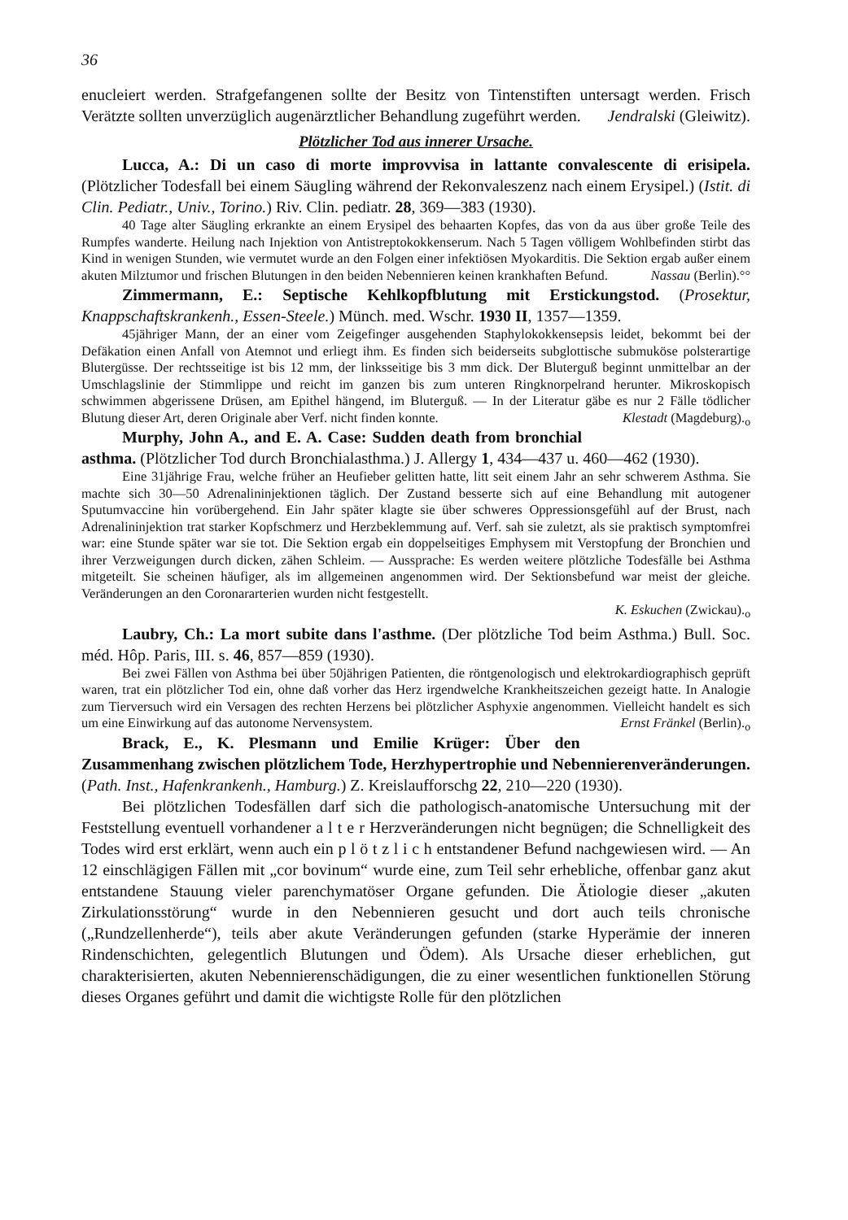36
enucleiert werden. Strafgefangenen sollte der Besitz von Tintenstiften untersagt werden. Frisch Verätzte sollten unverzüglich augenärztlicher Behandlung zugeführt werden. Jendralski (Gleiwitz).
Plötzlicher Tod aus innerer Ursache.
Lucca, A.: Di un caso di morte improvvisa in lattante convalescente di erisipela. (Plötzlicher Todesfall bei einem Säugling während der Rekonvaleszenz nach einem Erysipel.) (Istit. di Clin. Pediatr., Univ., Torino.) Riv. Clin. pediatr. 28, 369—383 (1930).
40 Tage alter Säugling erkrankte an einem Erysipel des behaarten Kopfes, das von da aus über große Teile des Rumpfes wanderte. Heilung nach Injektion von Antistreptokokkenserum. Nach 5 Tagen völligem Wohlbefinden stirbt das Kind in wenigen Stunden, wie vermutet wurde an den Folgen einer infektiösen Myokarditis. Die Sektion ergab außer einem akuten Milztumor und frischen Blutungen in den beiden Nebennieren keinen krankhaften Befund. Nassau (Berlin).°°
Zimmermann, E.: Septische Kehlkopfblutung mit Erstickungstod. (Prosektur, Knappschaftskrankenh., Essen-Steele.) Münch. med. Wschr. 1930 II, 1357—1359.
45jähriger Mann, der an einer vom Zeigefinger ausgehenden Staphylokokkensepsis leidet, bekommt bei der Defäkation einen Anfall von Atemnot und erliegt ihm. Es finden sich beiderseits subglottische submuköse polsterartige Blutergüsse. Der rechtsseitige ist bis 12 mm, der linksseitige bis 3 mm dick. Der Bluterguß beginnt unmittelbar an der Umschlagslinie der Stimmlippe und reicht im ganzen bis zum unteren Ringknorpelrand herunter. Mikroskopisch schwimmen abgerissene Drüsen, am Epithel hängend, im Bluterguß. — In der Literatur gäbe es nur 2 Fälle tödlicher Blutung dieser Art, deren Originale aber Verf. nicht finden konnte. Klestadt (Magdeburg).<sub>o</sub>
Murphy, John A., and E. A. Case: Sudden death from bronchial asthma. (Plötzlicher Tod durch Bronchialasthma.) J. Allergy 1, 434—437 u. 460—462 (1930).
Eine 31jährige Frau, welche früher an Heufieber gelitten hatte, litt seit einem Jahr an sehr schwerem Asthma. Sie machte sich 30—50 Adrenalininjektionen täglich. Der Zustand besserte sich auf eine Behandlung mit autogener Sputumvaccine hin vorübergehend. Ein Jahr später klagte sie über schweres Oppressionsgefühl auf der Brust, nach Adrenalininjektion trat starker Kopfschmerz und Herzbeklemmung auf. Verf. sah sie zuletzt, als sie praktisch symptomfrei war: eine Stunde später war sie tot. Die Sektion ergab ein doppelseitiges Emphysem mit Verstopfung der Bronchien und ihrer Verzweigungen durch dicken, zähen Schleim. — Aussprache: Es werden weitere plötzliche Todesfälle bei Asthma mitgeteilt. Sie scheinen häufiger, als im allgemeinen angenommen wird. Der Sektionsbefund war meist der gleiche. Veränderungen an den Coronararterien wurden nicht festgestellt.
K. Eskuchen (Zwickau).<sub>o</sub>
Laubry, Ch.: La mort subite dans l'asthme. (Der plötzliche Tod beim Asthma.) Bull. Soc. méd. Hôp. Paris, III. s. 46, 857—859 (1930).
Bei zwei Fällen von Asthma bei über 50jährigen Patienten, die röntgenologisch und elektrokardiographisch geprüft waren, trat ein plötzlicher Tod ein, ohne daß vorher das Herz irgendwelche Krankheitszeichen gezeigt hatte. In Analogie zum Tierversuch wird ein Versagen des rechten Herzens bei plötzlicher Asphyxie angenommen. Vielleicht handelt es sich um eine Einwirkung auf das autonome Nervensystem. Ernst Fränkel (Berlin).<sub>o</sub>
Brack, E., K. Plesmann und Emilie Krüger: Über den Zusammenhang zwischen plötzlichem Tode, Herzhypertrophie und Nebennierenveränderungen. (Path. Inst., Hafenkrankenh., Hamburg.) Z. Kreislaufforschg 22, 210—220 (1930).
Bei plötzlichen Todesfällen darf sich die pathologisch-anatomische Untersuchung mit der Feststellung eventuell vorhandener a l t e r Herzveränderungen nicht begnügen; die Schnelligkeit des Todes wird erst erklärt, wenn auch ein p l ö t z l i c h entstandener Befund nachgewiesen wird. — An 12 einschlägigen Fällen mit „cor bovinum“ wurde eine, zum Teil sehr erhebliche, offenbar ganz akut entstandene Stauung vieler parenchymatöser Organe gefunden. Die Ätiologie dieser „akuten Zirkulationsstörung“ wurde in den Nebennieren gesucht und dort auch teils chronische („Rundzellenherde“), teils aber akute Veränderungen gefunden (starke Hyperämie der inneren Rindenschichten, gelegentlich Blutungen und Ödem). Als Ursache dieser erheblichen, gut charakterisierten, akuten Nebennierenschädigungen, die zu einer wesentlichen funktionellen Störung dieses Organes geführt und damit die wichtigste Rolle für den plötzlichen